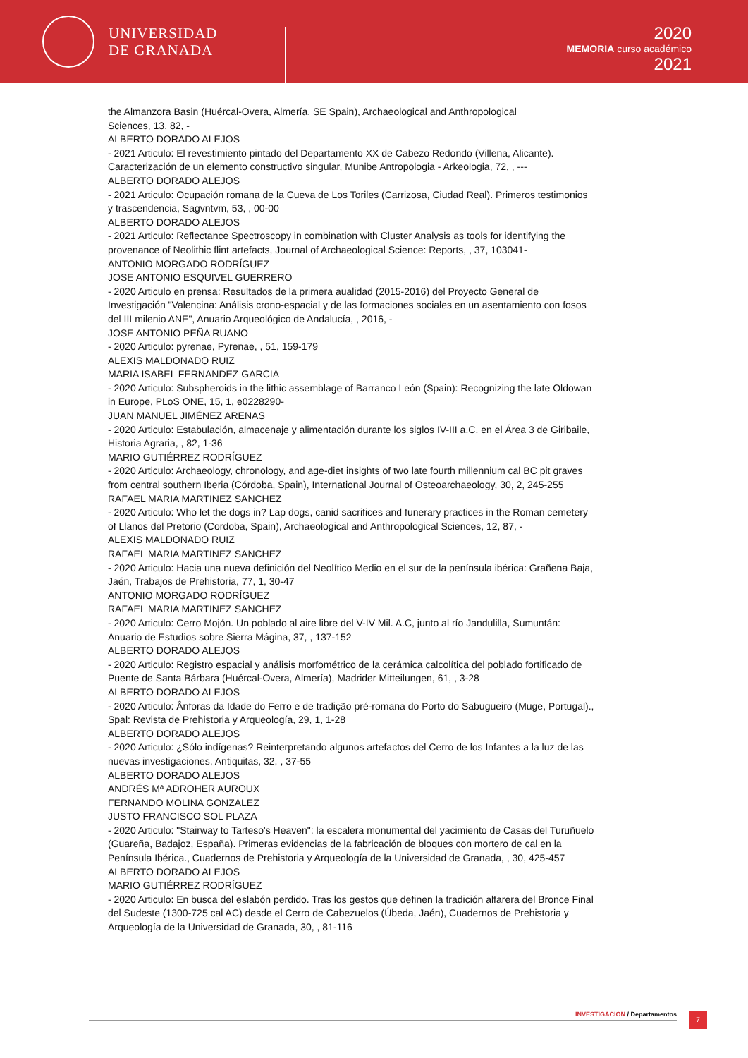UNIVERSIDAD
DE GRANADA
2020
MEMORIA curso académico
2021
the Almanzora Basin (Huércal-Overa, Almería, SE Spain), Archaeological and Anthropological
Sciences, 13, 82, -
ALBERTO DORADO ALEJOS
- 2021 Articulo: El revestimiento pintado del Departamento XX de Cabezo Redondo (Villena, Alicante). Caracterización de un elemento constructivo singular, Munibe Antropologia - Arkeologia, 72, , ---
ALBERTO DORADO ALEJOS
- 2021 Articulo: Ocupación romana de la Cueva de Los Toriles (Carrizosa, Ciudad Real). Primeros testimonios y trascendencia, Sagvntvm, 53, , 00-00
ALBERTO DORADO ALEJOS
- 2021 Articulo: Reflectance Spectroscopy in combination with Cluster Analysis as tools for identifying the provenance of Neolithic flint artefacts, Journal of Archaeological Science: Reports, , 37, 103041-
ANTONIO MORGADO RODRÍGUEZ
JOSE ANTONIO ESQUIVEL GUERRERO
- 2020 Articulo en prensa: Resultados de la primera aualidad (2015-2016) del Proyecto General de Investigación "Valencina: Análisis crono-espacial y de las formaciones sociales en un asentamiento con fosos del III milenio ANE", Anuario Arqueológico de Andalucía, , 2016, -
JOSE ANTONIO PEÑA RUANO
- 2020 Articulo: pyrenae, Pyrenae, , 51, 159-179
ALEXIS MALDONADO RUIZ
MARIA ISABEL FERNANDEZ GARCIA
- 2020 Articulo: Subspheroids in the lithic assemblage of Barranco León (Spain): Recognizing the late Oldowan in Europe, PLoS ONE, 15, 1, e0228290-
JUAN MANUEL JIMÉNEZ ARENAS
- 2020 Articulo: Estabulación, almacenaje y alimentación durante los siglos IV-III a.C. en el Área 3 de Giribaile, Historia Agraria, , 82, 1-36
MARIO GUTIÉRREZ RODRÍGUEZ
- 2020 Articulo: Archaeology, chronology, and age-diet insights of two late fourth millennium cal BC pit graves from central southern Iberia (Córdoba, Spain), International Journal of Osteoarchaeology, 30, 2, 245-255
RAFAEL MARIA MARTINEZ SANCHEZ
- 2020 Articulo: Who let the dogs in? Lap dogs, canid sacrifices and funerary practices in the Roman cemetery of Llanos del Pretorio (Cordoba, Spain), Archaeological and Anthropological Sciences, 12, 87, -
ALEXIS MALDONADO RUIZ
RAFAEL MARIA MARTINEZ SANCHEZ
- 2020 Articulo: Hacia una nueva definición del Neolítico Medio en el sur de la península ibérica: Grañena Baja, Jaén, Trabajos de Prehistoria, 77, 1, 30-47
ANTONIO MORGADO RODRÍGUEZ
RAFAEL MARIA MARTINEZ SANCHEZ
- 2020 Articulo: Cerro Mojón. Un poblado al aire libre del V-IV Mil. A.C, junto al río Jandulilla, Sumuntán: Anuario de Estudios sobre Sierra Mágina, 37, , 137-152
ALBERTO DORADO ALEJOS
- 2020 Articulo: Registro espacial y análisis morfométrico de la cerámica calcolítica del poblado fortificado de Puente de Santa Bárbara (Huércal-Overa, Almería), Madrider Mitteilungen, 61, , 3-28
ALBERTO DORADO ALEJOS
- 2020 Articulo: Ânforas da Idade do Ferro e de tradição pré-romana do Porto do Sabugueiro (Muge, Portugal)., Spal: Revista de Prehistoria y Arqueología, 29, 1, 1-28
ALBERTO DORADO ALEJOS
- 2020 Articulo: ¿Sólo indígenas? Reinterpretando algunos artefactos del Cerro de los Infantes a la luz de las nuevas investigaciones, Antiquitas, 32, , 37-55
ALBERTO DORADO ALEJOS
ANDRÉS Mª ADROHER AUROUX
FERNANDO MOLINA GONZALEZ
JUSTO FRANCISCO SOL PLAZA
- 2020 Articulo: "Stairway to Tarteso's Heaven": la escalera monumental del yacimiento de Casas del Turuñuelo (Guareña, Badajoz, España). Primeras evidencias de la fabricación de bloques con mortero de cal en la Península Ibérica., Cuadernos de Prehistoria y Arqueología de la Universidad de Granada, , 30, 425-457
ALBERTO DORADO ALEJOS
MARIO GUTIÉRREZ RODRÍGUEZ
- 2020 Articulo: En busca del eslabón perdido. Tras los gestos que definen la tradición alfarera del Bronce Final del Sudeste (1300-725 cal AC) desde el Cerro de Cabezuelos (Úbeda, Jaén), Cuadernos de Prehistoria y Arqueología de la Universidad de Granada, 30, , 81-116
INVESTIGACIÓN / Departamentos 7